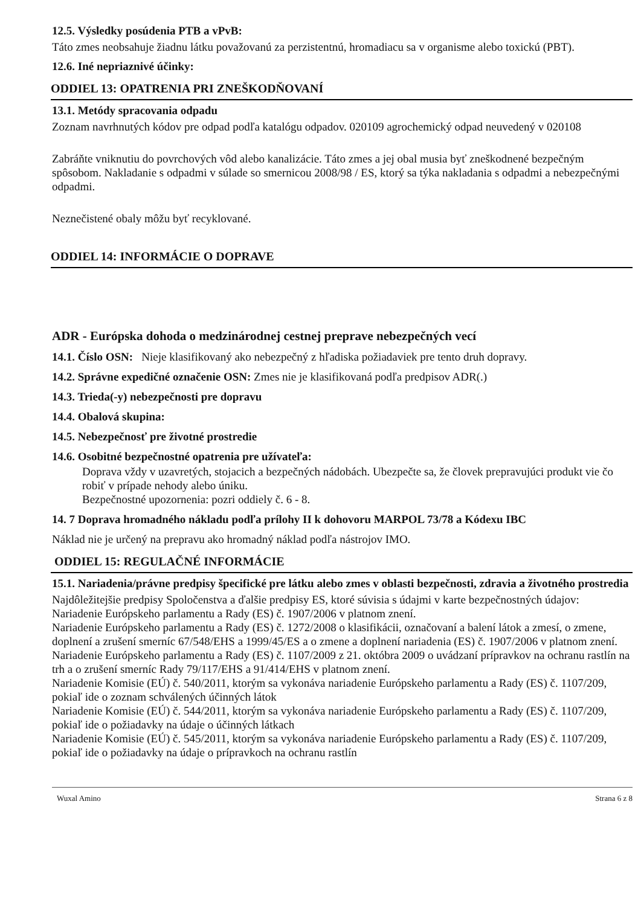12.5. Výsledky posúdenia PTB a vPvB:
Táto zmes neobsahuje žiadnu látku považovanú za perzistentnú, hromadiacu sa v organisme alebo toxickú (PBT).
12.6. Iné nepriaznivé účinky:
ODDIEL 13: OPATRENIA PRI ZNEŠKODŇOVANÍ
13.1. Metódy spracovania odpadu
Zoznam navrhnutých kódov pre odpad podľa katalógu odpadov. 020109 agrochemický odpad neuvedený v 020108
Zabráňte vniknutiu do povrchových vôd alebo kanalizácie. Táto zmes a jej obal musia byť zneškodnené bezpečným spôsobom. Nakladanie s odpadmi v súlade so smernicou 2008/98 / ES, ktorý sa týka nakladania s odpadmi a nebezpečnými odpadmi.
Neznečistené obaly môžu byť recyklované.
ODDIEL 14: INFORMÁCIE O DOPRAVE
ADR - Európska dohoda o medzinárodnej cestnej preprave nebezpečných vecí
14.1. Číslo OSN: Nieje klasifikovaný ako nebezpečný z hľadiska požiadaviek pre tento druh dopravy.
14.2. Správne expedičné označenie OSN: Zmes nie je klasifikovaná podľa predpisov ADR(.)
14.3. Trieda(-y) nebezpečnosti pre dopravu
14.4. Obalová skupina:
14.5. Nebezpečnosť pre životné prostredie
14.6. Osobitné bezpečnostné opatrenia pre užívateľa:
Doprava vždy v uzavretých, stojacich a bezpečných nádobách. Ubezpečte sa, že človek prepravujúci produkt vie čo robiť v prípade nehody alebo úniku.
Bezpečnostné upozornenia: pozri oddiely č. 6 - 8.
14. 7 Doprava hromadného nákladu podľa prílohy II k dohovoru MARPOL 73/78 a Kódexu IBC
Náklad nie je určený na prepravu ako hromadný náklad podľa nástrojov IMO.
ODDIEL 15: REGULAČNÉ INFORMÁCIE
15.1. Nariadenia/právne predpisy špecifické pre látku alebo zmes v oblasti bezpečnosti, zdravia a životného prostredia
Najdôležitejšie predpisy Spoločenstva a ďalšie predpisy ES, ktoré súvisia s údajmi v karte bezpečnostných údajov:
Nariadenie Európskeho parlamentu a Rady (ES) č. 1907/2006 v platnom znení.
Nariadenie Európskeho parlamentu a Rady (ES) č. 1272/2008 o klasifikácii, označovaní a balení látok a zmesí, o zmene, doplnení a zrušení smerníc 67/548/EHS a 1999/45/ES a o zmene a doplnení nariadenia (ES) č. 1907/2006 v platnom znení.
Nariadenie Európskeho parlamentu a Rady (ES) č. 1107/2009 z 21. októbra 2009 o uvádzaní prípravkov na ochranu rastlín na trh a o zrušení smerníc Rady 79/117/EHS a 91/414/EHS v platnom znení.
Nariadenie Komisie (EÚ) č. 540/2011, ktorým sa vykonáva nariadenie Európskeho parlamentu a Rady (ES) č. 1107/209, pokiaľ ide o zoznam schválených účinných látok
Nariadenie Komisie (EÚ) č. 544/2011, ktorým sa vykonáva nariadenie Európskeho parlamentu a Rady (ES) č. 1107/209, pokiaľ ide o požiadavky na údaje o účinných látkach
Nariadenie Komisie (EÚ) č. 545/2011, ktorým sa vykonáva nariadenie Európskeho parlamentu a Rady (ES) č. 1107/209, pokiaľ ide o požiadavky na údaje o prípravkoch na ochranu rastlín
Wuxal Amino Strana 6 z 8